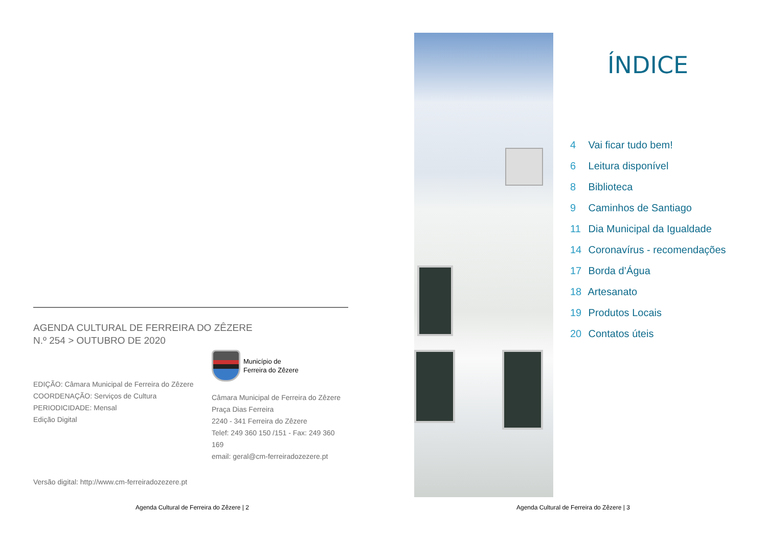AGENDA CULTURAL DE FERREIRA DO ZÊZERE
N.º 254 > OUTUBRO DE 2020
EDIÇÃO: Câmara Municipal de Ferreira do Zêzere
COORDENAÇÃO: Serviços de Cultura
PERIODICIDADE: Mensal
Edição Digital
Município de
Ferreira do Zêzere
Câmara Municipal de Ferreira do Zêzere
Praça Dias Ferreira
2240 - 341 Ferreira do Zêzere
Telef: 249 360 150 /151 - Fax: 249 360 169
email: geral@cm-ferreiradozezere.pt
Versão digital: http://www.cm-ferreiradozezere.pt
Agenda Cultural de Ferreira do Zêzere | 2
ÍNDICE
4 Vai ficar tudo bem!
6 Leitura disponível
8 Biblioteca
9 Caminhos de Santiago
11 Dia Municipal da Igualdade
14 Coronavírus - recomendações
17 Borda d’Água
18 Artesanato
19 Produtos Locais
20 Contatos úteis
Agenda Cultural de Ferreira do Zêzere | 3